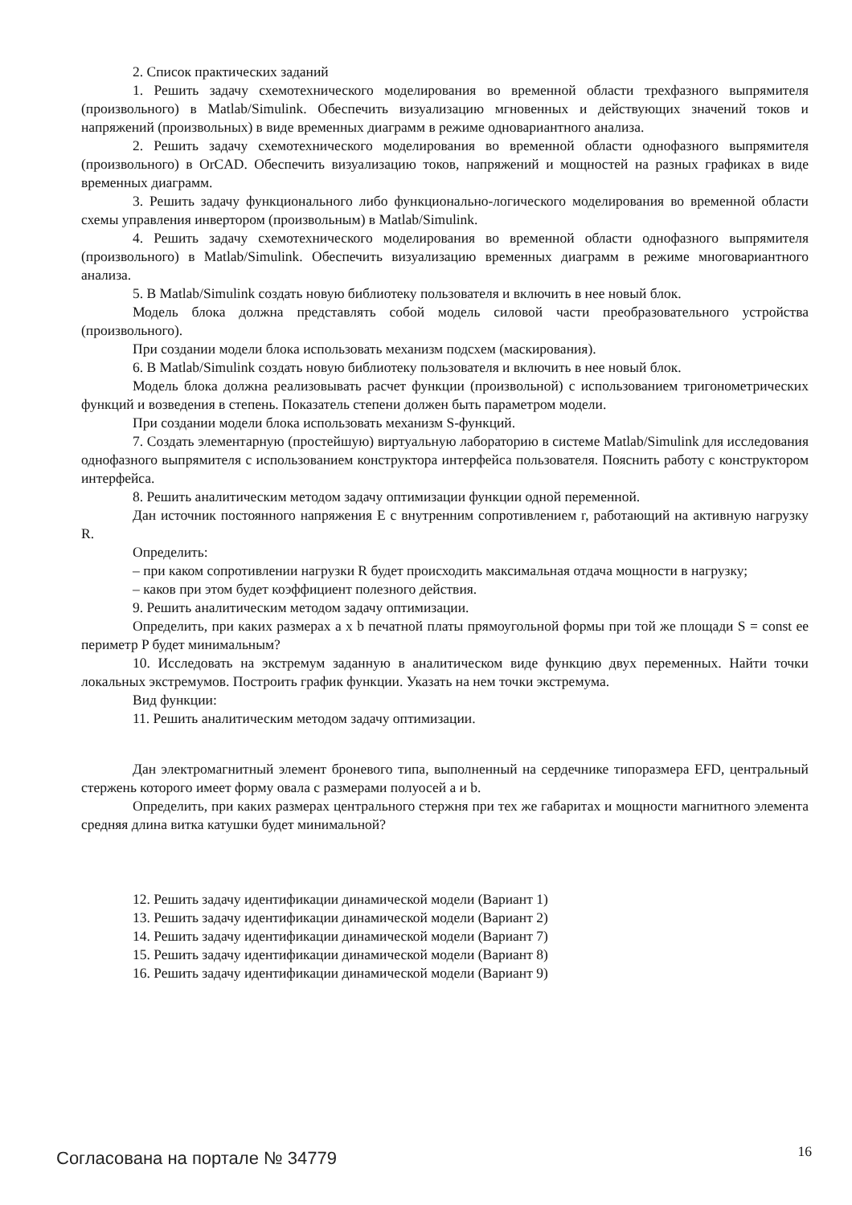2. Список практических заданий
1. Решить задачу схемотехнического моделирования во временной области трехфазного выпрямителя (произвольного) в Matlab/Simulink. Обеспечить визуализацию мгновенных и действующих значений токов и напряжений (произвольных) в виде временных диаграмм в режиме одновариантного анализа.
2. Решить задачу схемотехнического моделирования во временной области однофазного выпрямителя (произвольного) в OrCAD. Обеспечить визуализацию токов, напряжений и мощностей на разных графиках в виде временных диаграмм.
3. Решить задачу функционального либо функционально-логического моделирования во временной области схемы управления инвертором (произвольным) в Matlab/Simulink.
4. Решить задачу схемотехнического моделирования во временной области однофазного выпрямителя (произвольного) в Matlab/Simulink. Обеспечить визуализацию временных диаграмм в режиме многовариантного анализа.
5. В Matlab/Simulink создать новую библиотеку пользователя и включить в нее новый блок.
Модель блока должна представлять собой модель силовой части преобразовательного устройства (произвольного).
При создании модели блока использовать механизм подсхем (маскирования).
6. В Matlab/Simulink создать новую библиотеку пользователя и включить в нее новый блок.
Модель блока должна реализовывать расчет функции (произвольной) с использованием тригонометрических функций и возведения в степень. Показатель степени должен быть параметром модели.
При создании модели блока использовать механизм S-функций.
7. Создать элементарную (простейшую) виртуальную лабораторию в системе Matlab/Simulink для исследования однофазного выпрямителя с использованием конструктора интерфейса пользователя. Пояснить работу с конструктором интерфейса.
8. Решить аналитическим методом задачу оптимизации функции одной переменной.
Дан источник постоянного напряжения E с внутренним сопротивлением r, работающий на активную нагрузку R.
Определить:
– при каком сопротивлении нагрузки R будет происходить максимальная отдача мощности в нагрузку;
– каков при этом будет коэффициент полезного действия.
9. Решить аналитическим методом задачу оптимизации.
Определить, при каких размерах a x b печатной платы прямоугольной формы при той же площади S = const ее периметр P будет минимальным?
10. Исследовать на экстремум заданную в аналитическом виде функцию двух переменных. Найти точки локальных экстремумов. Построить график функции. Указать на нем точки экстремума.
Вид функции:
11. Решить аналитическим методом задачу оптимизации.
Дан электромагнитный элемент броневого типа, выполненный на сердечнике типоразмера EFD, центральный стержень которого имеет форму овала с размерами полуосей a и b.
Определить, при каких размерах центрального стержня при тех же габаритах и мощности магнитного элемента средняя длина витка катушки будет минимальной?
12. Решить задачу идентификации динамической модели (Вариант 1)
13. Решить задачу идентификации динамической модели (Вариант 2)
14. Решить задачу идентификации динамической модели (Вариант 7)
15. Решить задачу идентификации динамической модели (Вариант 8)
16. Решить задачу идентификации динамической модели (Вариант 9)
Согласована на портале № 34779 16